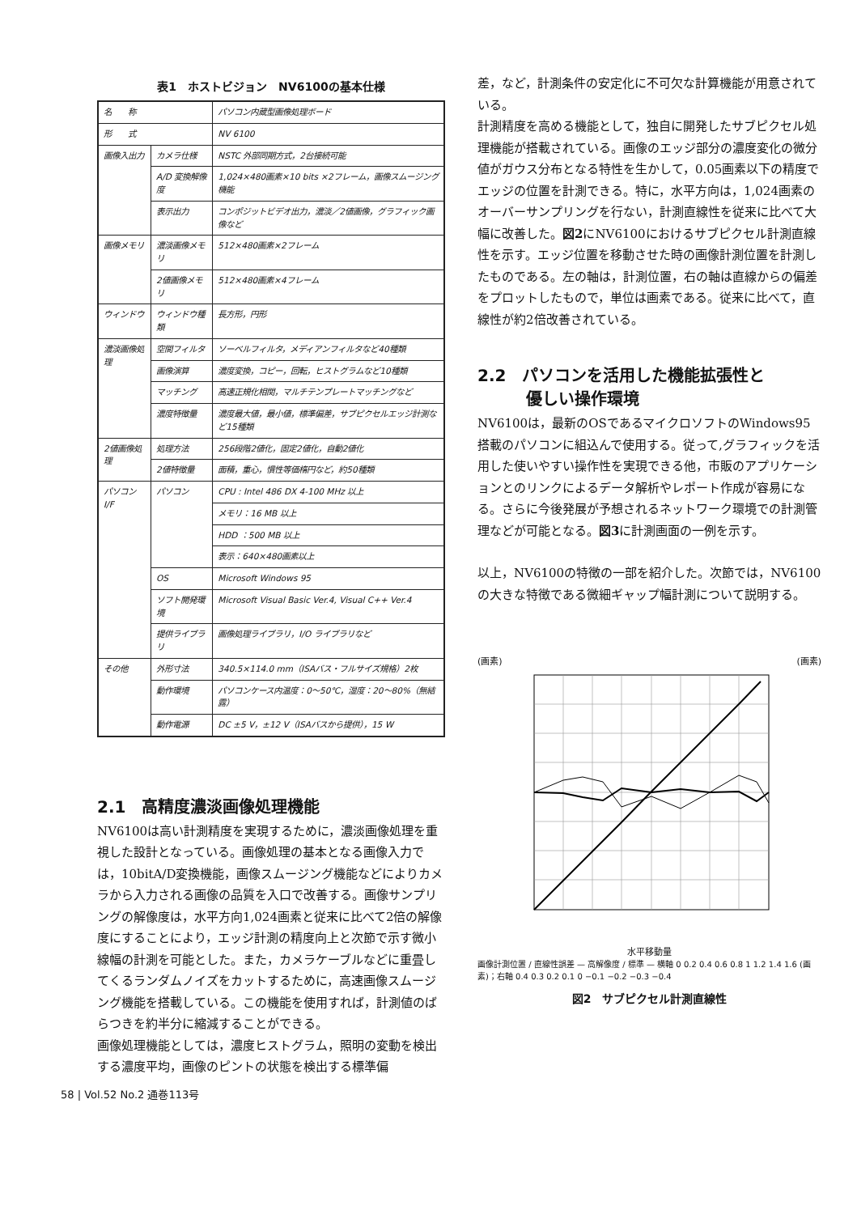表1　ホストビジョン　NV6100の基本仕様
| 名 称 | | パソコン内蔵型画像処理ボード |
| 形 式 | | NV 6100 |
| 画像入出力 | カメラ仕様 | NSTC 外部同期方式，2台接続可能 |
| | A/D 変換解像度 | 1,024×480画素×10 bits ×2フレーム，画像スムージング機能 |
| | 表示出力 | コンポジットビデオ出力，濃淡／2値画像，グラフィック画像など |
| 画像メモリ | 濃淡画像メモリ | 512×480画素×2フレーム |
| | 2値画像メモリ | 512×480画素×4フレーム |
| ウィンドウ | ウィンドウ種類 | 長方形，円形 |
| 濃淡画像処理 | 空間フィルタ | ソーベルフィルタ，メディアンフィルタなど40種類 |
| | 画像演算 | 濃度変換，コピー，回転，ヒストグラムなど10種類 |
| | マッチング | 高速正規化相関，マルチテンプレートマッチングなど |
| | 濃度特徴量 | 濃度最大値，最小値，標準偏差，サブピクセルエッジ計測など15種類 |
| 2値画像処理 | 処理方法 | 256段階2値化，固定2値化，自動2値化 |
| | 2値特徴量 | 面積，重心，慣性等価楕円など，約50種類 |
| パソコン I/F | パソコン | CPU : Intel 486 DX 4-100 MHz 以上 |
| | | メモリ：16 MB 以上 |
| | | HDD ：500 MB 以上 |
| | | 表示：640×480画素以上 |
| | OS | Microsoft Windows 95 |
| | ソフト開発環境 | Microsoft Visual Basic Ver.4, Visual C++ Ver.4 |
| | 提供ライブラリ | 画像処理ライブラリ，I/O ライブラリなど |
| その他 | 外形寸法 | 340.5×114.0 mm（ISAバス・フルサイズ規格）2枚 |
| | 動作環境 | パソコンケース内温度：0～50℃，湿度：20～80%（無結露） |
| | 動作電源 | DC ±5 V，±12 V（ISAバスから提供），15 W |
2.1　高精度濃淡画像処理機能
NV6100は高い計測精度を実現するために，濃淡画像処理を重視した設計となっている。画像処理の基本となる画像入力では，10bitA/D変換機能，画像スムージング機能などによりカメラから入力される画像の品質を入口で改善する。画像サンプリングの解像度は，水平方向1,024画素と従来に比べて2倍の解像度にすることにより，エッジ計測の精度向上と次節で示す微小線幅の計測を可能とした。また，カメラケーブルなどに重畳してくるランダムノイズをカットするために，高速画像スムージング機能を搭載している。この機能を使用すれば，計測値のばらつきを約半分に縮減することができる。
画像処理機能としては，濃度ヒストグラム，照明の変動を検出する濃度平均，画像のピントの状態を検出する標準偏
差，など，計測条件の安定化に不可欠な計算機能が用意されている。
計測精度を高める機能として，独自に開発したサブピクセル処理機能が搭載されている。画像のエッジ部分の濃度変化の微分値がガウス分布となる特性を生かして，0.05画素以下の精度でエッジの位置を計測できる。特に，水平方向は，1,024画素のオーバーサンプリングを行ない，計測直線性を従来に比べて大幅に改善した。図2にNV6100におけるサブピクセル計測直線性を示す。エッジ位置を移動させた時の画像計測位置を計測したものである。左の軸は，計測位置，右の軸は直線からの偏差をプロットしたもので，単位は画素である。従来に比べて，直線性が約2倍改善されている。
2.2　パソコンを活用した機能拡張性と
　　　優しい操作環境
NV6100は，最新のOSであるマイクロソフトのWindows95搭載のパソコンに組込んで使用する。従って,グラフィックを活用した使いやすい操作性を実現できる他，市販のアプリケーションとのリンクによるデータ解析やレポート作成が容易になる。さらに今後発展が予想されるネットワーク環境での計測管理などが可能となる。図3に計測画面の一例を示す。
以上，NV6100の特徴の一部を紹介した。次節では，NV6100の大きな特徴である微細ギャップ幅計測について説明する。
(画素) (画素)
水平移動量
1.6 1.4 1.2 1 0.8 0.6 0.4 0.2 0
画像計測位置 / 直線性誤差 — 高解像度 / 標準 — 横軸 0 0.2 0.4 0.6 0.8 1 1.2 1.4 1.6 (画素)；右軸 0.4 0.3 0.2 0.1 0 −0.1 −0.2 −0.3 −0.4
図2　サブピクセル計測直線性
58 | Vol.52 No.2 通巻113号